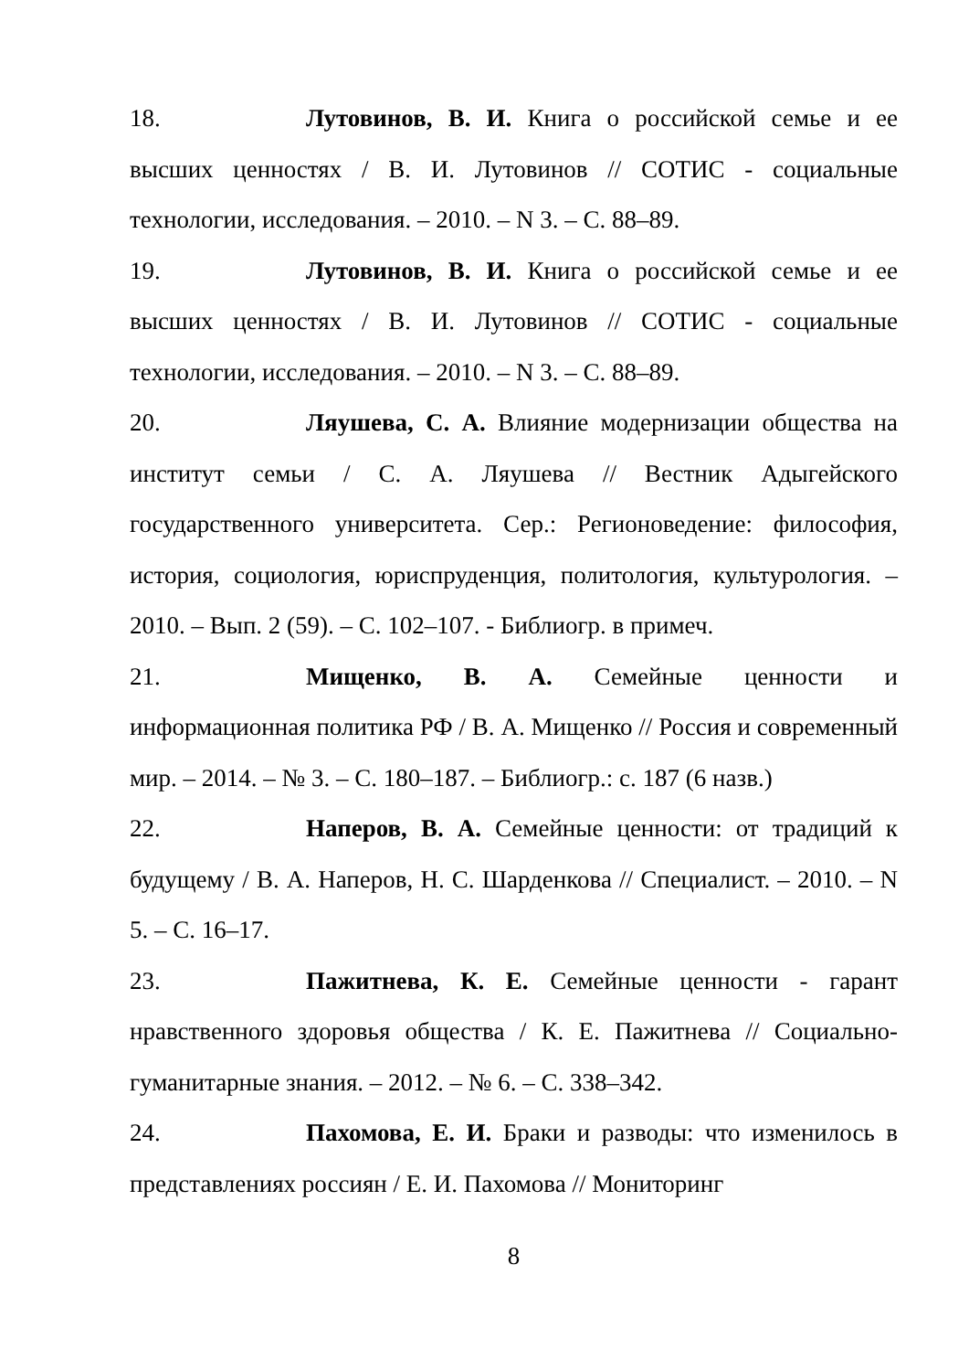18. Лутовинов, В. И. Книга о российской семье и ее высших ценностях / В. И. Лутовинов // СОТИС - социальные технологии, исследования. – 2010. – N 3. – С. 88–89.
19. Лутовинов, В. И. Книга о российской семье и ее высших ценностях / В. И. Лутовинов // СОТИС - социальные технологии, исследования. – 2010. – N 3. – С. 88–89.
20. Ляушева, С. А. Влияние модернизации общества на институт семьи / С. А. Ляушева // Вестник Адыгейского государственного университета. Сер.: Регионоведение: философия, история, социология, юриспруденция, политология, культурология. – 2010. – Вып. 2 (59). – С. 102–107. - Библиогр. в примеч.
21. Мищенко, В. А. Семейные ценности и информационная политика РФ / В. А. Мищенко // Россия и современный мир. – 2014. – № 3. – С. 180–187. – Библиогр.: с. 187 (6 назв.)
22. Наперов, В. А. Семейные ценности: от традиций к будущему / В. А. Наперов, Н. С. Шарденкова // Специалист. – 2010. – N 5. – С. 16–17.
23. Пажитнева, К. Е. Семейные ценности - гарант нравственного здоровья общества / К. Е. Пажитнева // Социально-гуманитарные знания. – 2012. – № 6. – С. 338–342.
24. Пахомова, Е. И. Браки и разводы: что изменилось в представлениях россиян / Е. И. Пахомова // Мониторинг
8